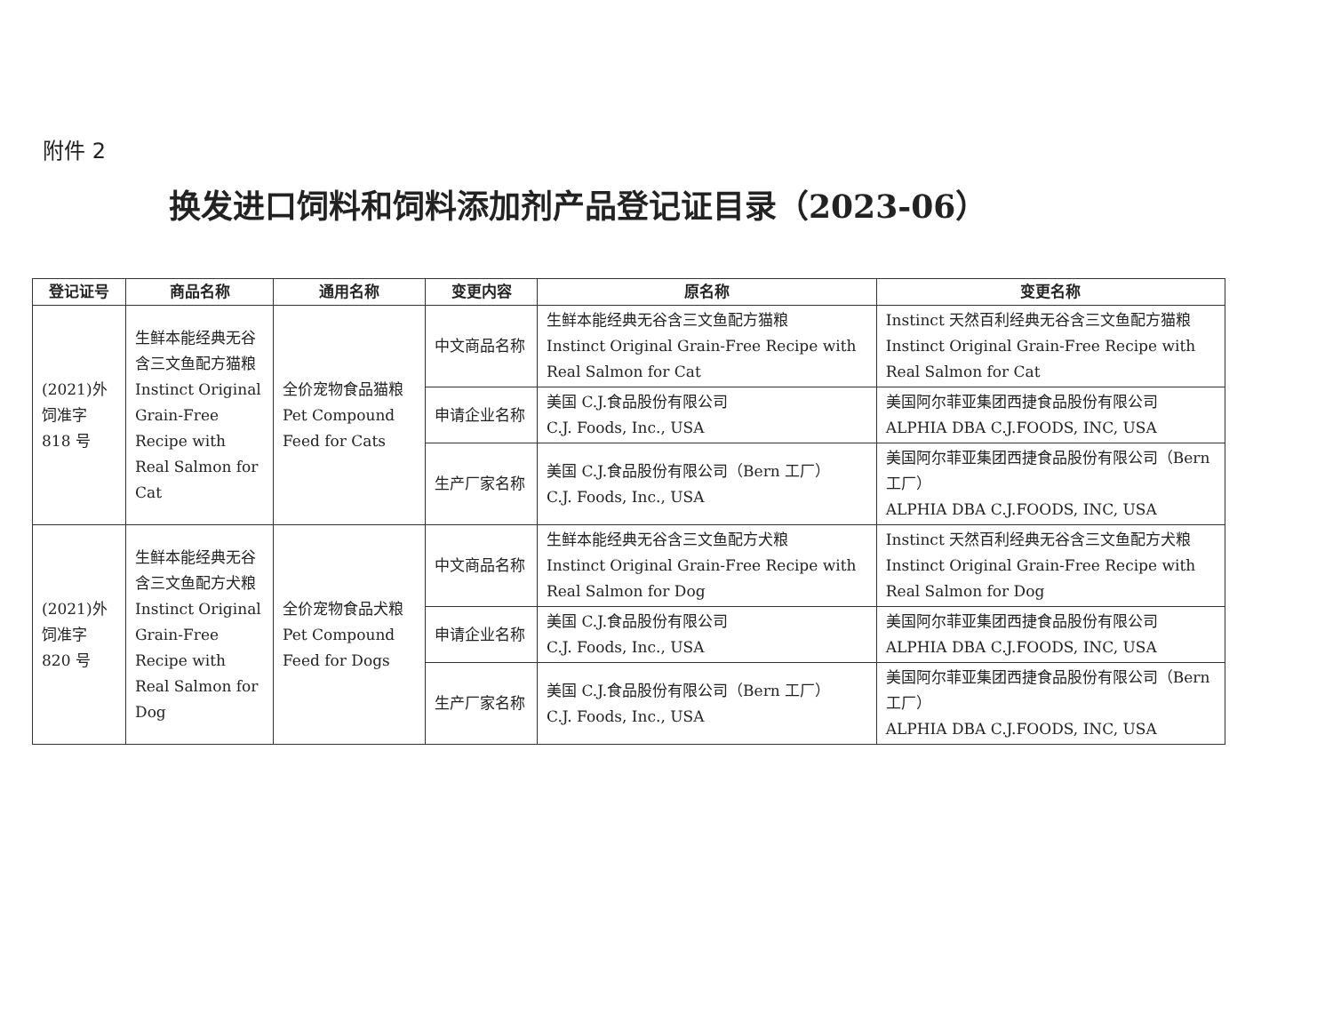附件 2
换发进口饲料和饲料添加剂产品登记证目录（2023-06）
| 登记证号 | 商品名称 | 通用名称 | 变更内容 | 原名称 | 变更名称 |
| --- | --- | --- | --- | --- | --- |
| (2021)外饲准字 818 号 | 生鲜本能经典无谷含三文鱼配方猫粮 Instinct Original Grain-Free Recipe with Real Salmon for Cat | 全价宠物食品猫粮 Pet Compound Feed for Cats | 中文商品名称 | 生鲜本能经典无谷含三文鱼配方猫粮 Instinct Original Grain-Free Recipe with Real Salmon for Cat | Instinct 天然百利经典无谷含三文鱼配方猫粮 Instinct Original Grain-Free Recipe with Real Salmon for Cat |
| | | | 申请企业名称 | 美国 C.J.食品股份有限公司 C.J. Foods, Inc., USA | 美国阿尔菲亚集团西捷食品股份有限公司 ALPHIA DBA C.J.FOODS, INC, USA |
| | | | 生产厂家名称 | 美国 C.J.食品股份有限公司（Bern 工厂） C.J. Foods, Inc., USA | 美国阿尔菲亚集团西捷食品股份有限公司（Bern 工厂） ALPHIA DBA C.J.FOODS, INC, USA |
| (2021)外饲准字 820 号 | 生鲜本能经典无谷含三文鱼配方犬粮 Instinct Original Grain-Free Recipe with Real Salmon for Dog | 全价宠物食品犬粮 Pet Compound Feed for Dogs | 中文商品名称 | 生鲜本能经典无谷含三文鱼配方犬粮 Instinct Original Grain-Free Recipe with Real Salmon for Dog | Instinct 天然百利经典无谷含三文鱼配方犬粮 Instinct Original Grain-Free Recipe with Real Salmon for Dog |
| | | | 申请企业名称 | 美国 C.J.食品股份有限公司 C.J. Foods, Inc., USA | 美国阿尔菲亚集团西捷食品股份有限公司 ALPHIA DBA C.J.FOODS, INC, USA |
| | | | 生产厂家名称 | 美国 C.J.食品股份有限公司（Bern 工厂） C.J. Foods, Inc., USA | 美国阿尔菲亚集团西捷食品股份有限公司（Bern 工厂） ALPHIA DBA C.J.FOODS, INC, USA |